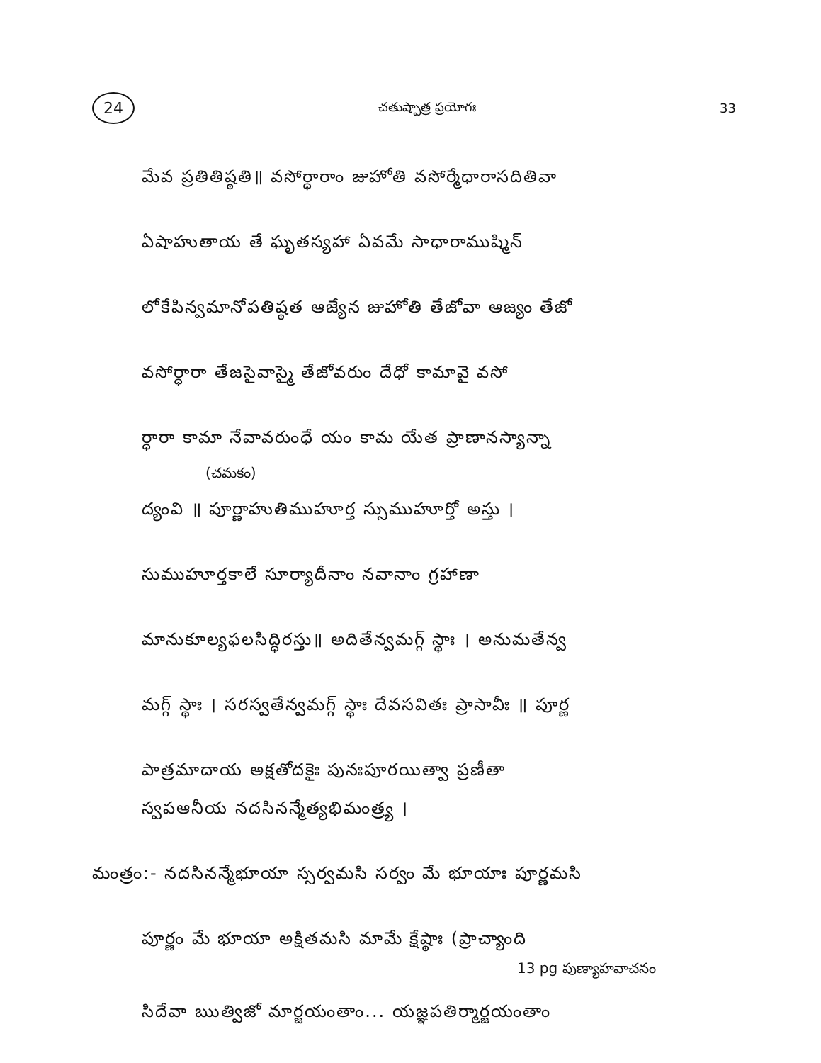24 చతుష్పాత్ర ప్రయోగః 33
మేవ ప్రతితిష్ఠతి॥ వసోర్ధారాం జుహోతి వసోర్మేధారాసదితివా
ఏషాహుతాయ తే ఘృతస్యహా ఏవమే సాధారాముష్మిన్
లోకేపిన్వమానోపతిష్ఠత ఆజ్యేన జుహోతి తేజోవా ఆజ్యం తేజో
వసోర్ధారా తేజసైవాస్మై తేజోవరుం దేధో కామావై వసో
ర్ధారా కామా నేవావరుంధే యం కామ యేత ప్రాణానస్యాన్నా
(చమకం)
ద్యంవి ॥ పూర్ణాహుతిముహూర్త స్సుముహూర్తో అస్తు ।
సుముహూర్తకాలే సూర్యాదీనాం నవానాం గ్రహాణా
మానుకూల్యఫలసిద్ధిరస్తు॥ అదితేన్వమగ్గ్ స్థాః । అనుమతేన్వ
మగ్గ్ స్థాః । సరస్వతేన్వమగ్గ్ స్థాః దేవసవితః ప్రాసావీః ॥ పూర్ణ
పాత్రమాదాయ అక్షతోదకైః పునఃపూరయిత్వా ప్రణీతా
స్వపఆనీయ నదసినన్మేత్యభిమంత్ర్య ।
మంత్రం:- నదసినన్మేభూయా స్సర్వమసి సర్వం మే భూయాః పూర్ణమసి
పూర్ణం మే భూయా అక్షితమసి మామే క్షేష్ఠాః (ప్రాచ్యాంది
13 pg పుణ్యాహవాచనం
సిదేవా ఋత్విజో మార్జయంతాం... యజ్ఞపతిర్మార్జయంతాం